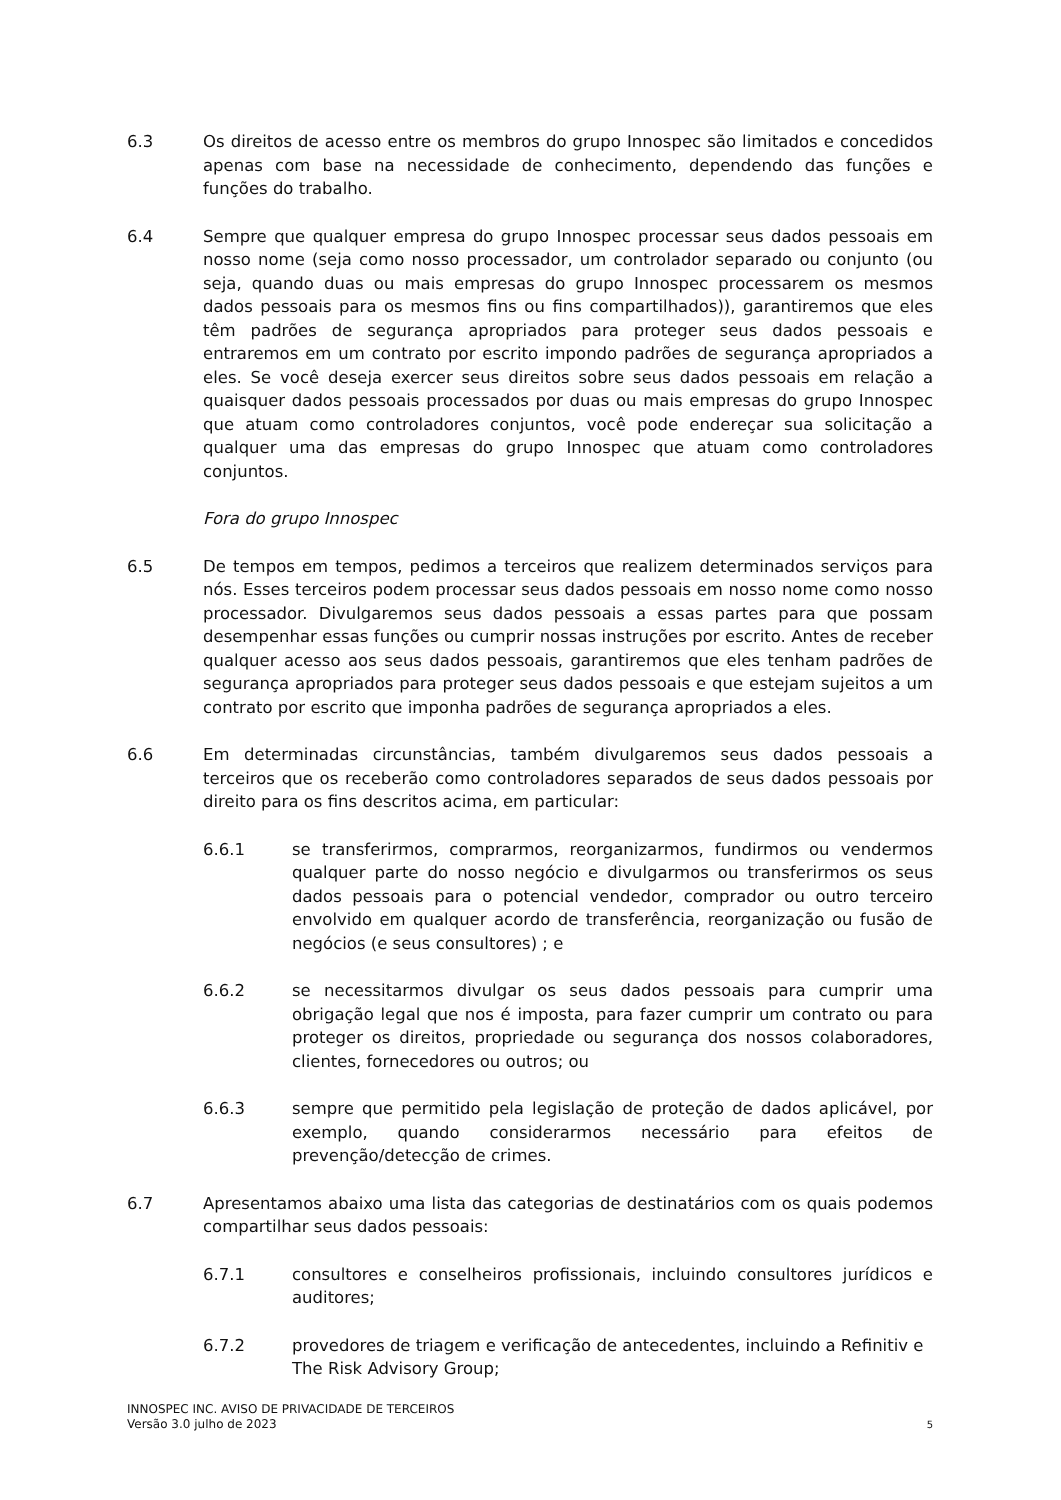6.3 Os direitos de acesso entre os membros do grupo Innospec são limitados e concedidos apenas com base na necessidade de conhecimento, dependendo das funções e funções do trabalho.
6.4 Sempre que qualquer empresa do grupo Innospec processar seus dados pessoais em nosso nome (seja como nosso processador, um controlador separado ou conjunto (ou seja, quando duas ou mais empresas do grupo Innospec processarem os mesmos dados pessoais para os mesmos fins ou fins compartilhados)), garantiremos que eles têm padrões de segurança apropriados para proteger seus dados pessoais e entraremos em um contrato por escrito impondo padrões de segurança apropriados a eles. Se você deseja exercer seus direitos sobre seus dados pessoais em relação a quaisquer dados pessoais processados por duas ou mais empresas do grupo Innospec que atuam como controladores conjuntos, você pode endereçar sua solicitação a qualquer uma das empresas do grupo Innospec que atuam como controladores conjuntos.
Fora do grupo Innospec
6.5 De tempos em tempos, pedimos a terceiros que realizem determinados serviços para nós. Esses terceiros podem processar seus dados pessoais em nosso nome como nosso processador. Divulgaremos seus dados pessoais a essas partes para que possam desempenhar essas funções ou cumprir nossas instruções por escrito. Antes de receber qualquer acesso aos seus dados pessoais, garantiremos que eles tenham padrões de segurança apropriados para proteger seus dados pessoais e que estejam sujeitos a um contrato por escrito que imponha padrões de segurança apropriados a eles.
6.6 Em determinadas circunstâncias, também divulgaremos seus dados pessoais a terceiros que os receberão como controladores separados de seus dados pessoais por direito para os fins descritos acima, em particular:
6.6.1 se transferirmos, comprarmos, reorganizarmos, fundirmos ou vendermos qualquer parte do nosso negócio e divulgarmos ou transferirmos os seus dados pessoais para o potencial vendedor, comprador ou outro terceiro envolvido em qualquer acordo de transferência, reorganização ou fusão de negócios (e seus consultores) ; e
6.6.2 se necessitarmos divulgar os seus dados pessoais para cumprir uma obrigação legal que nos é imposta, para fazer cumprir um contrato ou para proteger os direitos, propriedade ou segurança dos nossos colaboradores, clientes, fornecedores ou outros; ou
6.6.3 sempre que permitido pela legislação de proteção de dados aplicável, por exemplo, quando considerarmos necessário para efeitos de prevenção/detecção de crimes.
6.7 Apresentamos abaixo uma lista das categorias de destinatários com os quais podemos compartilhar seus dados pessoais:
6.7.1 consultores e conselheiros profissionais, incluindo consultores jurídicos e auditores;
6.7.2 provedores de triagem e verificação de antecedentes, incluindo a Refinitiv e The Risk Advisory Group;
INNOSPEC INC. AVISO DE PRIVACIDADE DE TERCEIROS
Versão 3.0 julho de 2023
5